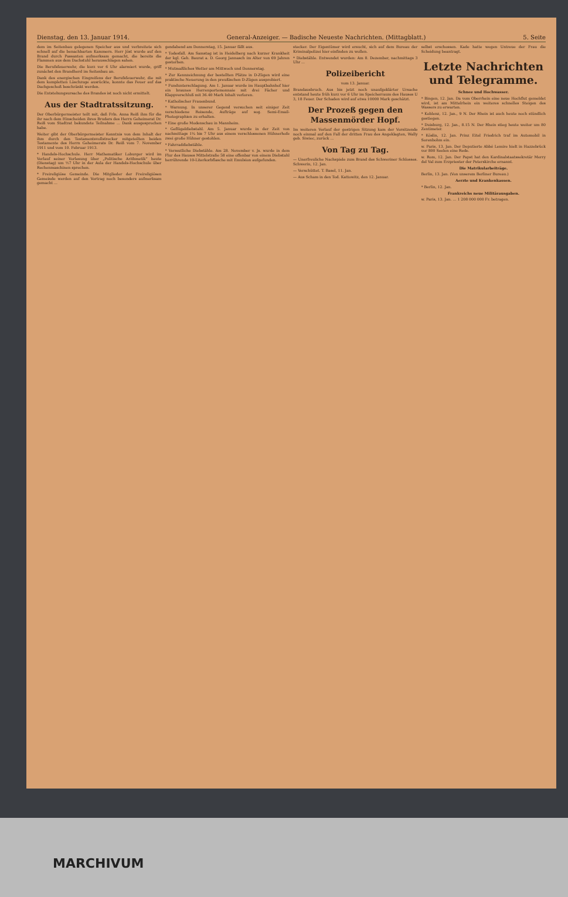Dienstag, den 13. Januar 1914. General-Anzeiger. — Badische Neueste Nachrichten. (Mittagblatt.) 5. Seite
dem im Seitenbau gelegenen Speicher aus und verbreitete sich schnell auf die benachbarten Kammern. Herr Jöst wurde auf den Brand durch Passanten aufmerksam gemacht, die bereits die Flammen aus dem Dachstuhl herausschlagen sahen.
Die Berufsfeuerwehr, die kurz vor 6 Uhr alarmiert wurde, griff zunächst den Brandherd im Seitenbau an.
Dank des energischen Eingreifens der Berufsfeuerwehr, die mit dem kompletten Löschzuge ausrückte, konnte das Feuer auf das Dachgeschoß beschränkt werden.
Die Entstehungsursache des Brandes ist noch nicht ermittelt.
Aus der Stadtratssitzung.
Der Oberbürgermeister teilt mit, daß Frln. Anna Reiß ihm für die ihr nach dem Hinscheiden ihres Bruders des Herrn Geheimerat Dr. Reiß vom Stadtrat bekundete Teilnahme ... Dank ausgesprochen habe.
Weiter gibt der Oberbürgermeister Kenntnis von dem Inhalt der ihm durch den Testamentsvollstrecker mitgeteilten beiden Testamente des Herrn Geheimerats Dr. Reiß vom 7. November 1911 und vom 10. Februar 1913.
* Handels-Hochschule. Herr Mathematiker Loburger wird im Verlauf seiner Vorlesung über „Politische Arithmetik“ heute (Dienstag) um ½7 Uhr in der Aula der Handels-Hochschule über Rechenmaschinen sprechen.
* Freireligiöse Gemeinde. Die Mitglieder der Freireligiösen Gemeinde werden auf den Vortrag noch besonders aufmerksam gemacht ...
gendabend am Donnerstag, 15. Januar fällt aus.
* Todesfall. Am Samstag ist in Heidelberg nach kurzer Krankheit der kgl. Geh. Baurat a. D. Georg Jannasch im Alter von 69 Jahren gestorben.
* Mutmaßliches Wetter am Mittwoch und Donnerstag.
* Zur Kennzeichnung der bestellten Plätze in D-Zügen wird eine praktische Neuerung in den preußischen D-Zügen ausprobiert.
* Fundunterschlagung. Am 1. Januar wurde im Hauptbahnhof hier ein braunes Herrenportemonnaie mit drei Fächer und Klappverschluß mit 36.40 Mark Inhalt verloren.
* Katholischer Frauenbund.
* Warnung. In unserer Gegend versuchen seit einiger Zeit verschiedene Reisende, Aufträge auf sog. Semi-Email-Photographien zu erhalten.
* Eine große Modenschau in Mannheim.
* Geflügeldiebstahl. Am 5. Januar wurde in der Zeit von nachmittags 1¼ bis 7 Uhr aus einem verschlossenen Hühnerhofe zwei große Hühner gestohlen.
* Fahrraddiebstähle.
* Vermutliche Diebstähle. Am 28. November v. Js. wurde in dem Flur des Hauses Mittelstraße 58 eine offenbar von einem Diebstahl herrührende 10-Literkorbflasche mit Emulsion aufgefunden.
stecker. Der Eigentümer wird ersucht, sich auf dem Bureau der Kriminalpolizei hier einfinden zu wollen.
* Diebstähle. Entwendet wurden: Am 8. Dezember, nachmittags 3 Uhr ...
Polizeibericht
vom 13. Januar.
Brandausbruch. Aus bis jetzt noch unaufgeklärter Ursache entstand heute früh kurz vor 6 Uhr im Speicherraum des Hauses U 3, 18 Feuer. Der Schaden wird auf etwa 10000 Mark geschätzt.
Der Prozeß gegen den Massenmörder Hopf.
Im weiteren Verlauf der gestrigen Sitzung kam der Vorsitzende noch einmal auf den Fall der dritten Frau des Angeklagten, Wally geb. Siwiec, zurück ...
Von Tag zu Tag.
— Unerfreuliche Nachspiele zum Brand des Schweriner Schlosses. Schwerin, 12. Jan.
— Verschüttet. T. Basel, 11. Jan.
— Aus Scham in den Tod. Kattowitz, den 12. Januar.
selbst erschossen. Kade hatte wegen Untreue der Frau die Scheidung beantragt.
Letzte Nachrichten und Telegramme.
Schnee und Hochwasser.
* Bingen, 12. Jan. Da vom Oberrhein eine neue Hochflut gemeldet wird, ist am Mittelrhein ein weiteres schnelles Steigen des Wassers zu erwarten.
* Koblenz, 12. Jan., 9 N. Der Rhein ist auch heute noch stündlich gestiegen.
* Duisburg, 12. Jan., 8.15 N. Der Rhein stieg heute weiter um 80 Zentimeter.
* Köslin, 12. Jan. Prinz Eitel Friedrich traf im Automobil in Sorenbohm ein.
w. Paris, 13. Jan. Der Deputierte Abbé Lemire hielt in Hazzebrück vor 800 Seelen eine Rede.
w. Rom, 12. Jan. Der Papst hat den Kardinalstaatssekretär Merry del Val zum Erzpriester der Peterskirche ernannt.
Die Matrikularbeiträge.
Berlin, 13. Jan. (Von unserem Berliner Bureau.)
Aerzte und Krankenkassen.
* Berlin, 12. Jan.
Frankreichs neue Militärausgaben.
w. Paris, 13. Jan. ... 1 208 000 000 Fr. betragen.
MARCHIVUM